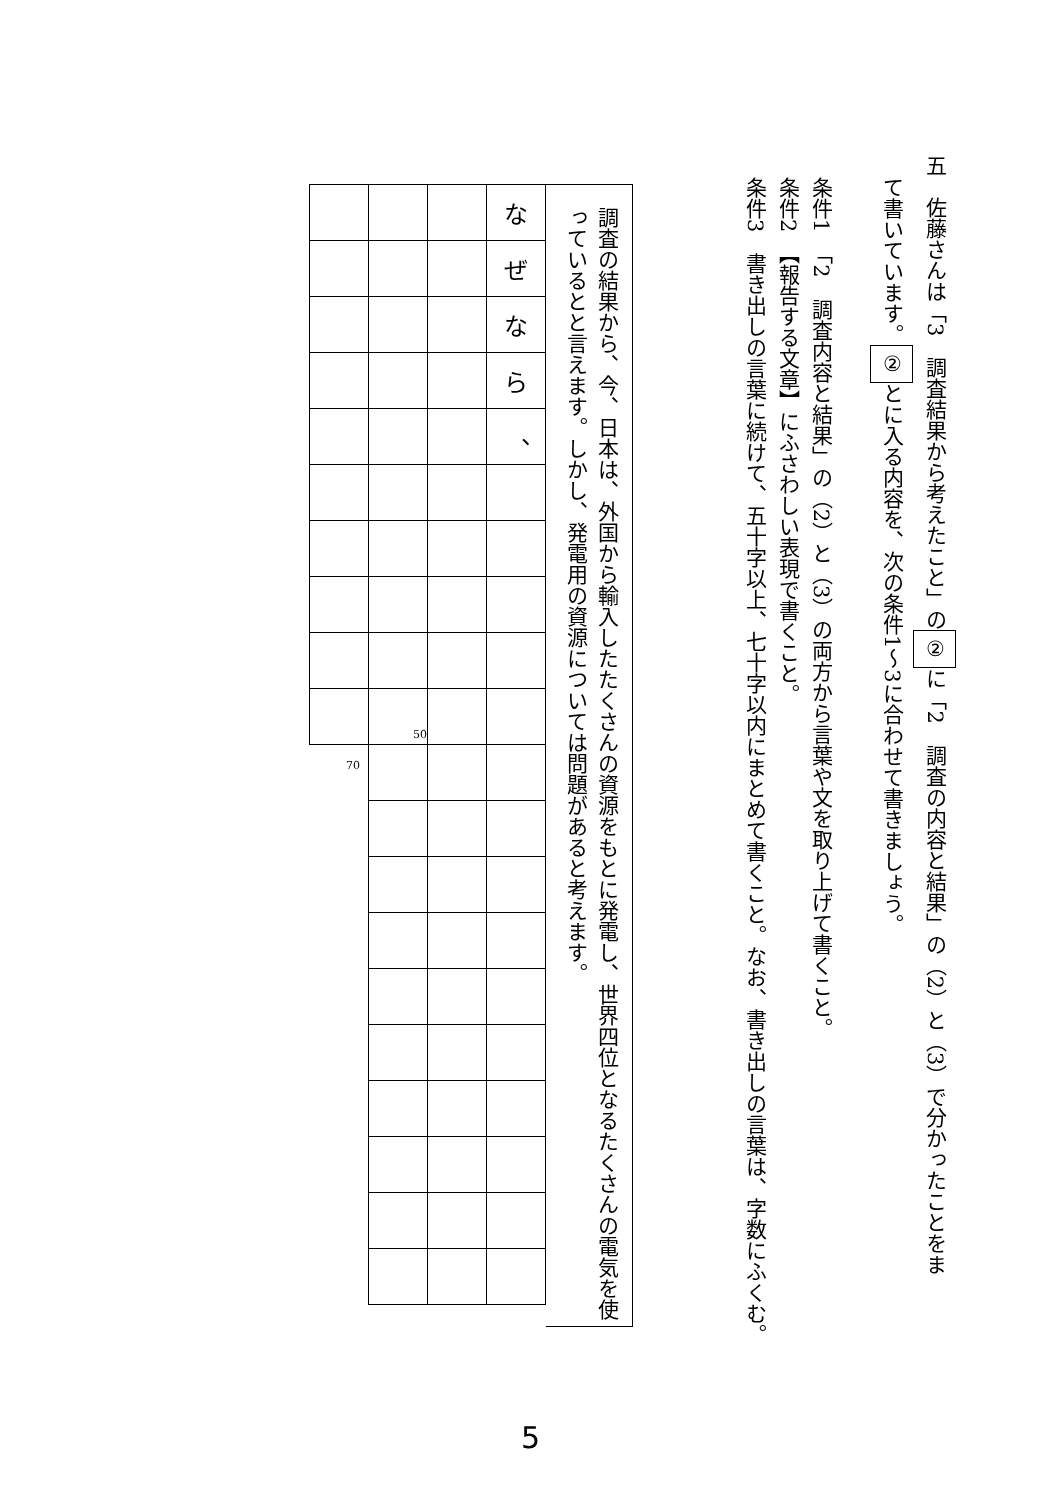五　佐藤さんは「3　調査結果から考えたこと」の ② に「2　調査の内容と結果」の（2）と（3）で分かったことをま
て書いています。 ② とに入る内容を、次の条件1～3に合わせて書きましょう。
条件1　「2　調査内容と結果」の（2）と（3）の両方から言葉や文を取り上げて書くこと。
条件2　【報告する文章】にふさわしい表現で書くこと。
条件3　書き出しの言葉に続けて、五十字以上、七十字以内にまとめて書くこと。なお、書き出しの言葉は、字数にふくむ。
調査の結果から、今、日本は、外国から輸入したたくさんの資源をもとに発電し、世界四位となるたくさんの電気を使っているとと言えます。しかし、発電用の資源については問題があると考えます。
| | | | な |
| | | | ぜ |
| | | | な |
| | | | ら |
| | | | 、 |
| | 50 | | |
| 70 | | | |
5